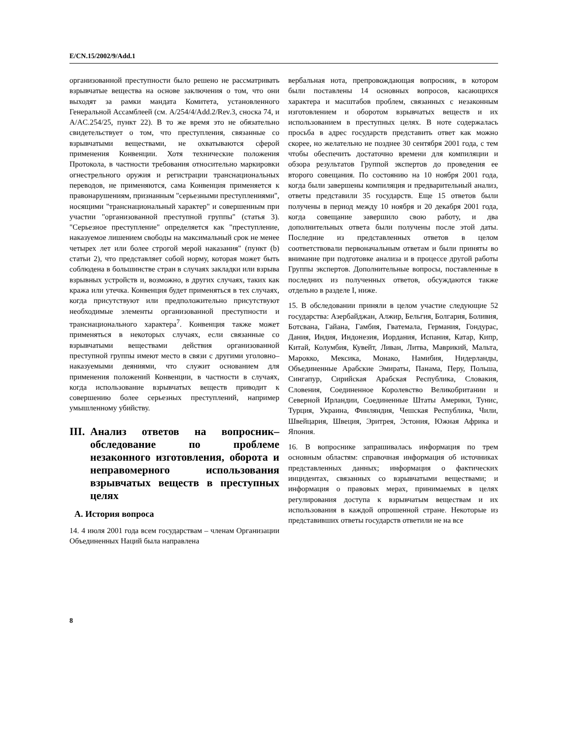E/CN.15/2002/9/Add.1
организованной преступности было решено не рассматривать взрывчатые вещества на основе заключения о том, что они выходят за рамки мандата Комитета, установленного Генеральной Ассамблеей (см. A/254/4/Add.2/Rev.3, сноска 74, и A/AC.254/25, пункт 22). В то же время это не обязательно свидетельствует о том, что преступления, связанные со взрывчатыми веществами, не охватываются сферой применения Конвенции. Хотя технические положения Протокола, в частности требования относительно маркировки огнестрельного оружия и регистрации транснациональных переводов, не применяются, сама Конвенция применяется к правонарушениям, признанным "серьезными преступлениями", носящими "транснациональный характер" и совершенным при участии "организованной преступной группы" (статья 3). "Серьезное преступление" определяется как "преступление, наказуемое лишением свободы на максимальный срок не менее четырех лет или более строгой мерой наказания" (пункт (b) статьи 2), что представляет собой норму, которая может быть соблюдена в большинстве стран в случаях закладки или взрыва взрывных устройств и, возможно, в других случаях, таких как кража или утечка. Конвенция будет применяться в тех случаях, когда присутствуют или предположительно присутствуют необходимые элементы организованной преступности и транснационального характера<sup>7</sup>. Конвенция также может применяться в некоторых случаях, если связанные со взрывчатыми веществами действия организованной преступной группы имеют место в связи с другими уголовно–наказуемыми деяниями, что служит основанием для применения положений Конвенции, в частности в случаях, когда использование взрывчатых веществ приводит к совершению более серьезных преступлений, например умышленному убийству.
III. Анализ ответов на вопросник– обследование по проблеме незаконного изготовления, оборота и неправомерного использования взрывчатых веществ в преступных целях
A. История вопроса
14. 4 июля 2001 года всем государствам – членам Организации Объединенных Наций была направлена
вербальная нота, препровождающая вопросник, в котором были поставлены 14 основных вопросов, касающихся характера и масштабов проблем, связанных с незаконным изготовлением и оборотом взрывчатых веществ и их использованием в преступных целях. В ноте содержалась просьба в адрес государств представить ответ как можно скорее, но желательно не позднее 30 сентября 2001 года, с тем чтобы обеспечить достаточно времени для компиляции и обзора результатов Группой экспертов до проведения ее второго совещания. По состоянию на 10 ноября 2001 года, когда были завершены компиляция и предварительный анализ, ответы представили 35 государств. Еще 15 ответов были получены в период между 10 ноября и 20 декабря 2001 года, когда совещание завершило свою работу, и два дополнительных ответа были получены после этой даты. Последние из представленных ответов в целом соответствовали первоначальным ответам и были приняты во внимание при подготовке анализа и в процессе другой работы Группы экспертов. Дополнительные вопросы, поставленные в последних из полученных ответов, обсуждаются также отдельно в разделе I, ниже.
15. В обследовании приняли в целом участие следующие 52 государства: Азербайджан, Алжир, Бельгия, Болгария, Боливия, Ботсвана, Гайана, Гамбия, Гватемала, Германия, Гондурас, Дания, Индия, Индонезия, Иордания, Испания, Катар, Кипр, Китай, Колумбия, Кувейт, Ливан, Литва, Маврикий, Мальта, Марокко, Мексика, Монако, Намибия, Нидерланды, Объединенные Арабские Эмираты, Панама, Перу, Польша, Сингапур, Сирийская Арабская Республика, Словакия, Словения, Соединенное Королевство Великобритании и Северной Ирландии, Соединенные Штаты Америки, Тунис, Турция, Украина, Финляндия, Чешская Республика, Чили, Швейцария, Швеция, Эритрея, Эстония, Южная Африка и Япония.
16. В вопроснике запрашивалась информация по трем основным областям: справочная информация об источниках представленных данных; информация о фактических инцидентах, связанных со взрывчатыми веществами; и информация о правовых мерах, принимаемых в целях регулирования доступа к взрывчатым веществам и их использования в каждой опрошенной стране. Некоторые из представивших ответы государств ответили не на все
8